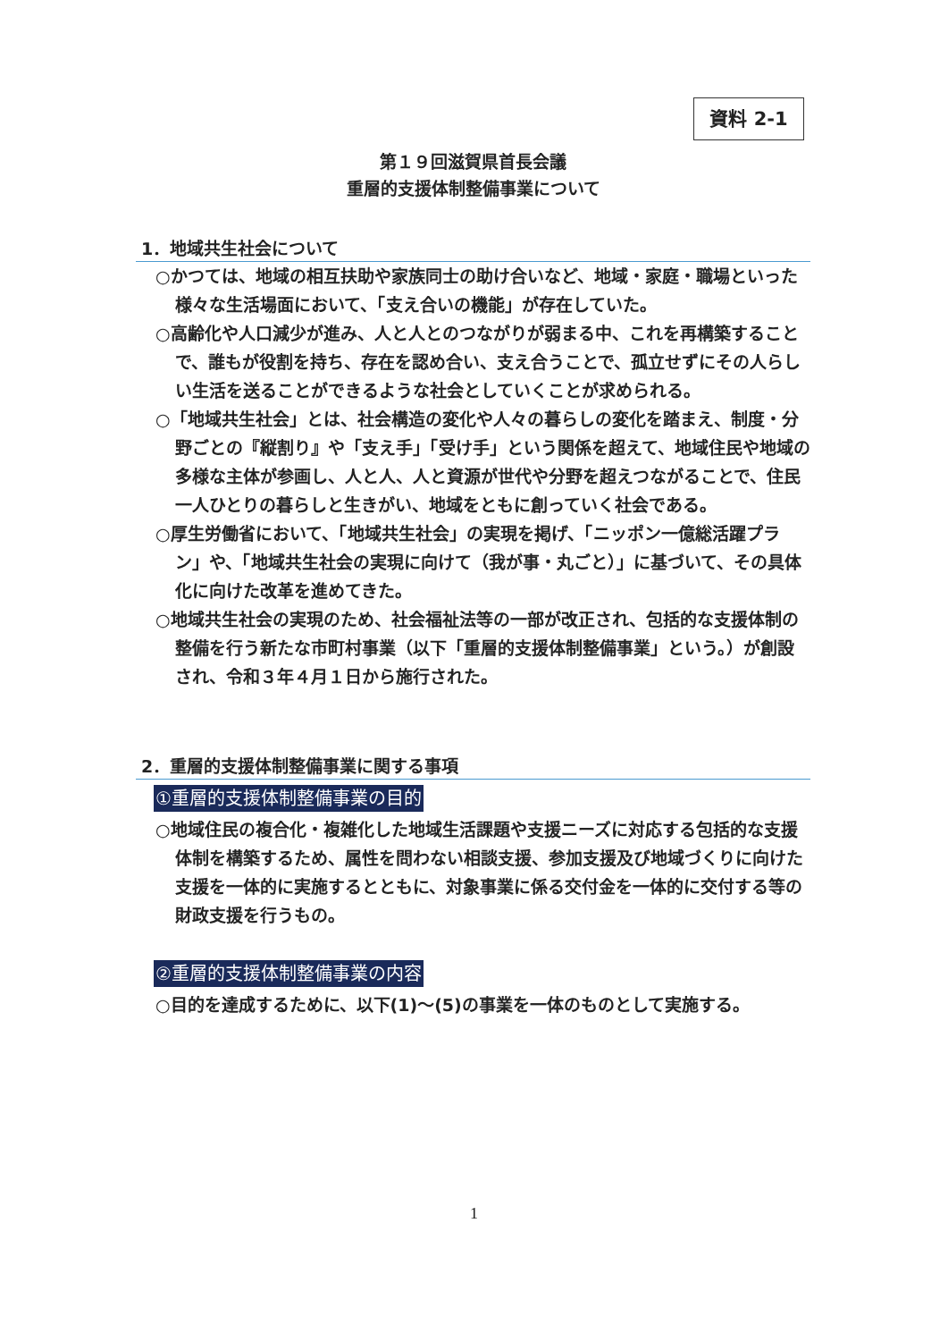資料 2-1
第１９回滋賀県首長会議
重層的支援体制整備事業について
1．地域共生社会について
○かつては、地域の相互扶助や家族同士の助け合いなど、地域・家庭・職場といった様々な生活場面において、「支え合いの機能」が存在していた。
○高齢化や人口減少が進み、人と人とのつながりが弱まる中、これを再構築することで、誰もが役割を持ち、存在を認め合い、支え合うことで、孤立せずにその人らしい生活を送ることができるような社会としていくことが求められる。
○「地域共生社会」とは、社会構造の変化や人々の暮らしの変化を踏まえ、制度・分野ごとの『縦割り』や「支え手」「受け手」という関係を超えて、地域住民や地域の多様な主体が参画し、人と人、人と資源が世代や分野を超えつながることで、住民一人ひとりの暮らしと生きがい、地域をともに創っていく社会である。
○厚生労働省において、「地域共生社会」の実現を掲げ、「ニッポン一億総活躍プラン」や、「地域共生社会の実現に向けて（我が事・丸ごと）」に基づいて、その具体化に向けた改革を進めてきた。
○地域共生社会の実現のため、社会福祉法等の一部が改正され、包括的な支援体制の整備を行う新たな市町村事業（以下「重層的支援体制整備事業」という。）が創設され、令和３年４月１日から施行された。
2．重層的支援体制整備事業に関する事項
①重層的支援体制整備事業の目的
○地域住民の複合化・複雑化した地域生活課題や支援ニーズに対応する包括的な支援体制を構築するため、属性を問わない相談支援、参加支援及び地域づくりに向けた支援を一体的に実施するとともに、対象事業に係る交付金を一体的に交付する等の財政支援を行うもの。
②重層的支援体制整備事業の内容
○目的を達成するために、以下(1)～(5)の事業を一体のものとして実施する。
1